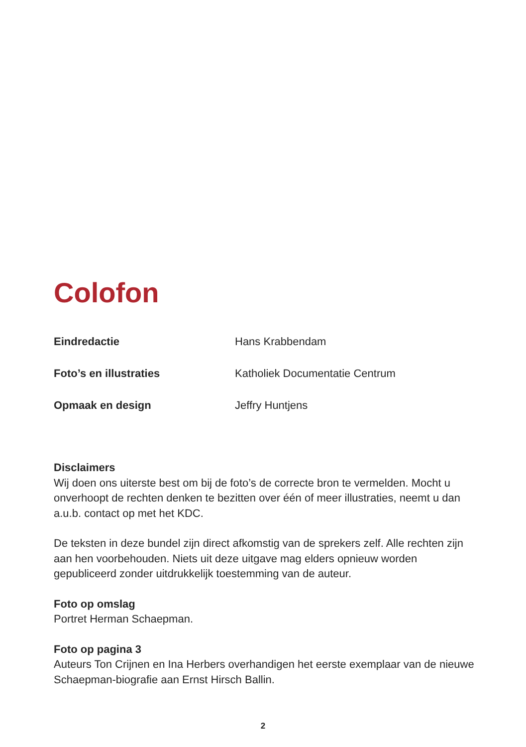Colofon
Eindredactie Hans Krabbendam
Foto’s en illustraties Katholiek Documentatie Centrum
Opmaak en design Jeffry Huntjens
Disclaimers
Wij doen ons uiterste best om bij de foto’s de correcte bron te vermelden. Mocht u onverhoopt de rechten denken te bezitten over één of meer illustraties, neemt u dan a.u.b. contact op met het KDC.
De teksten in deze bundel zijn direct afkomstig van de sprekers zelf. Alle rechten zijn aan hen voorbehouden. Niets uit deze uitgave mag elders opnieuw worden gepubliceerd zonder uitdrukkelijk toestemming van de auteur.
Foto op omslag
Portret Herman Schaepman.
Foto op pagina 3
Auteurs Ton Crijnen en Ina Herbers overhandigen het eerste exemplaar van de nieuwe Schaepman-biografie aan Ernst Hirsch Ballin.
2